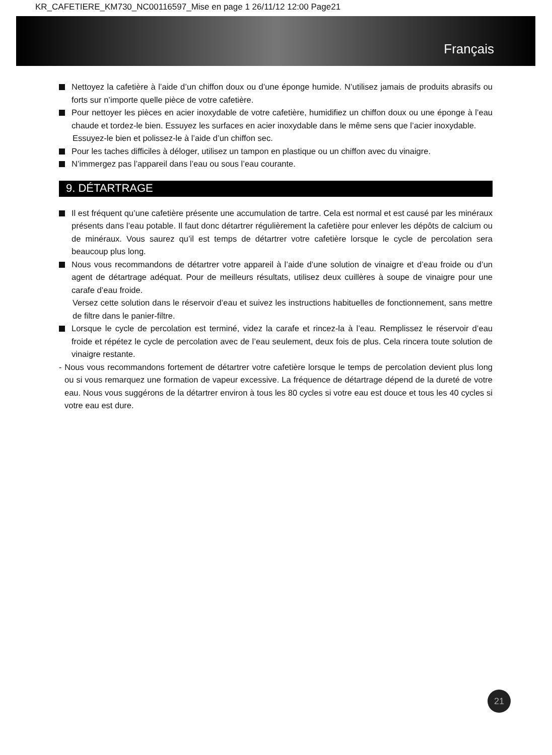KR_CAFETIERE_KM730_NC00116597_Mise en page 1 26/11/12 12:00 Page21
Français
Nettoyez la cafetière à l’aide d’un chiffon doux ou d’une éponge humide. N’utilisez jamais de produits abrasifs ou forts sur n’importe quelle pièce de votre cafetière.
Pour nettoyer les pièces en acier inoxydable de votre cafetière, humidifiez un chiffon doux ou une éponge à l’eau chaude et tordez-le bien. Essuyez les surfaces en acier inoxydable dans le même sens que l’acier inoxydable.
Essuyez-le bien et polissez-le à l’aide d’un chiffon sec.
Pour les taches difficiles à déloger, utilisez un tampon en plastique ou un chiffon avec du vinaigre.
N’immergez pas l’appareil dans l’eau ou sous l’eau courante.
9. DÉTARTRAGE
Il est fréquent qu’une cafetière présente une accumulation de tartre. Cela est normal et est causé par les minéraux présents dans l’eau potable. Il faut donc détartrer régulièrement la cafetière pour enlever les dépôts de calcium ou de minéraux. Vous saurez qu’il est temps de détartrer votre cafetière lorsque le cycle de percolation sera beaucoup plus long.
Nous vous recommandons de détartrer votre appareil à l’aide d’une solution de vinaigre et d’eau froide ou d’un agent de détartrage adéquat. Pour de meilleurs résultats, utilisez deux cuillères à soupe de vinaigre pour une carafe d’eau froide.
Versez cette solution dans le réservoir d’eau et suivez les instructions habituelles de fonctionnement, sans mettre de filtre dans le panier-filtre.
Lorsque le cycle de percolation est terminé, videz la carafe et rincez-la à l’eau. Remplissez le réservoir d’eau froide et répétez le cycle de percolation avec de l’eau seulement, deux fois de plus. Cela rincera toute solution de vinaigre restante.
- Nous vous recommandons fortement de détartrer votre cafetière lorsque le temps de percolation devient plus long ou si vous remarquez une formation de vapeur excessive. La fréquence de détartrage dépend de la dureté de votre eau. Nous vous suggérons de la détartrer environ à tous les 80 cycles si votre eau est douce et tous les 40 cycles si votre eau est dure.
21